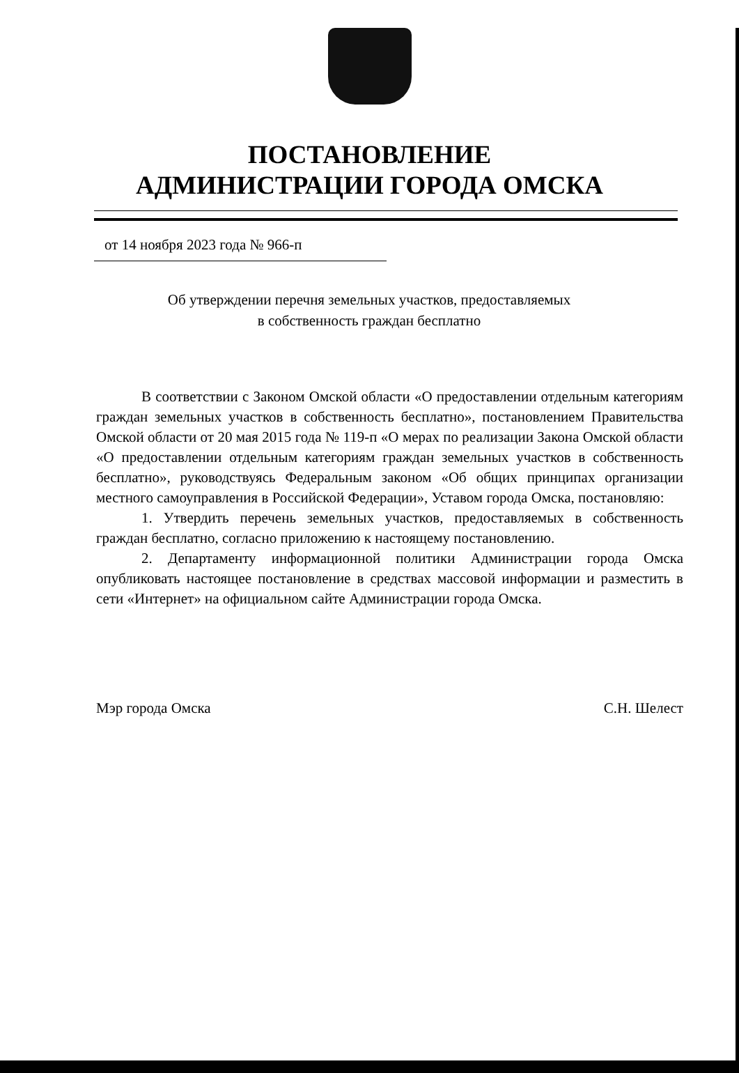ПОСТАНОВЛЕНИЕ
АДМИНИСТРАЦИИ ГОРОДА ОМСКА
от 14 ноября 2023 года № 966-п
Об утверждении перечня земельных участков, предоставляемых
в собственность граждан бесплатно
В соответствии с Законом Омской области «О предоставлении отдельным категориям граждан земельных участков в собственность бесплатно», постановлением Правительства Омской области от 20 мая 2015 года № 119-п «О мерах по реализации Закона Омской области «О предоставлении отдельным категориям граждан земельных участков в собственность бесплатно», руководствуясь Федеральным законом «Об общих принципах организации местного самоуправления в Российской Федерации», Уставом города Омска, постановляю:
1. Утвердить перечень земельных участков, предоставляемых в собственность граждан бесплатно, согласно приложению к настоящему постановлению.
2. Департаменту информационной политики Администрации города Омска опубликовать настоящее постановление в средствах массовой информации и разместить в сети «Интернет» на официальном сайте Администрации города Омска.
Мэр города Омска С.Н. Шелест